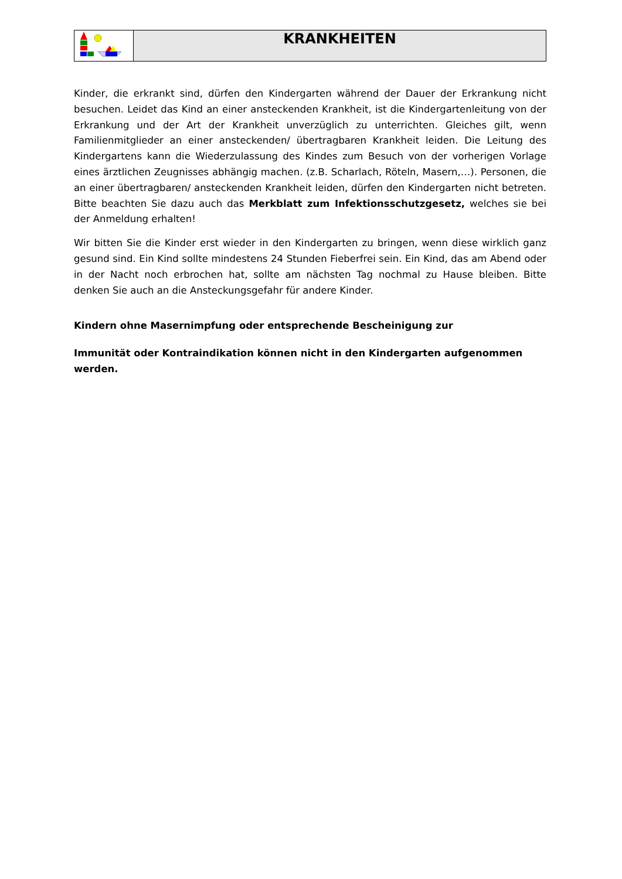| | KRANKHEITEN |
Kinder, die erkrankt sind, dürfen den Kindergarten während der Dauer der Erkrankung nicht besuchen. Leidet das Kind an einer ansteckenden Krankheit, ist die Kindergartenleitung von der Erkrankung und der Art der Krankheit unverzüglich zu unterrichten. Gleiches gilt, wenn Familienmitglieder an einer ansteckenden/ übertragbaren Krankheit leiden. Die Leitung des Kindergartens kann die Wiederzulassung des Kindes zum Besuch von der vorherigen Vorlage eines ärztlichen Zeugnisses abhängig machen. (z.B. Scharlach, Röteln, Masern,…). Personen, die an einer übertragbaren/ ansteckenden Krankheit leiden, dürfen den Kindergarten nicht betreten. Bitte beachten Sie dazu auch das Merkblatt zum Infektionsschutzgesetz, welches sie bei der Anmeldung erhalten!
Wir bitten Sie die Kinder erst wieder in den Kindergarten zu bringen, wenn diese wirklich ganz gesund sind. Ein Kind sollte mindestens 24 Stunden Fieberfrei sein. Ein Kind, das am Abend oder in der Nacht noch erbrochen hat, sollte am nächsten Tag nochmal zu Hause bleiben. Bitte denken Sie auch an die Ansteckungsgefahr für andere Kinder.
Kindern ohne Masernimpfung oder entsprechende Bescheinigung zur
Immunität oder Kontraindikation können nicht in den Kindergarten aufgenommen werden.